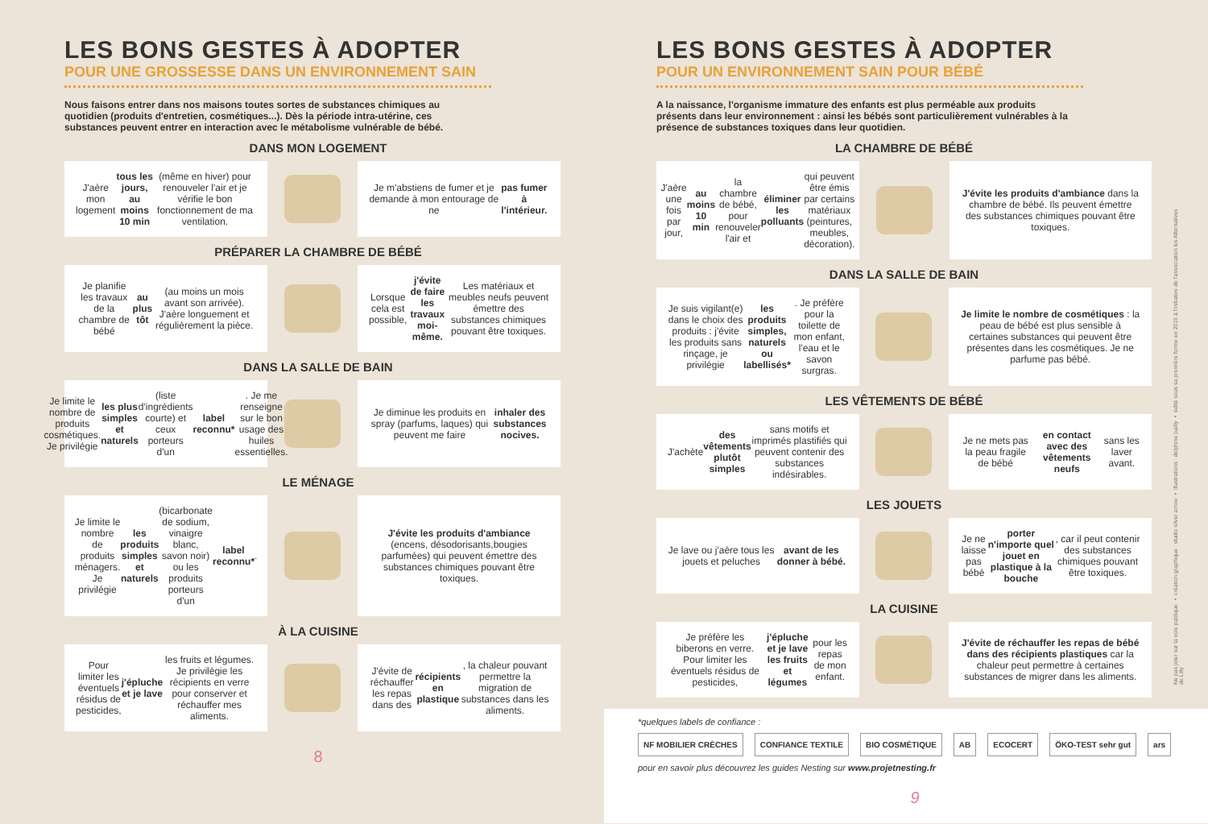LES BONS GESTES À ADOPTER
POUR UNE GROSSESSE DANS UN ENVIRONNEMENT SAIN
Nous faisons entrer dans nos maisons toutes sortes de substances chimiques au quotidien (produits d'entretien, cosmétiques...). Dès la période intra-utérine, ces substances peuvent entrer en interaction avec le métabolisme vulnérable de bébé.
DANS MON LOGEMENT
J'aère mon logement tous les jours, au moins 10 min (même en hiver) pour renouveler l'air et je vérifie le bon fonctionnement de ma ventilation.
Je m'abstiens de fumer et je demande à mon entourage de ne pas fumer à l'intérieur.
PRÉPARER LA CHAMBRE DE BÉBÉ
Je planifie les travaux de la chambre de bébé au plus tôt (au moins un mois avant son arrivée). J'aère longuement et régulièrement la pièce.
Lorsque cela est possible, j'évite de faire les travaux moi-même. Les matériaux et meubles neufs peuvent émettre des substances chimiques pouvant être toxiques.
DANS LA SALLE DE BAIN
Je limite le nombre de produits cosmétiques. Je privilégie les plus simples et naturels (liste d'ingrédients courte) et ceux porteurs d'un label reconnu*. Je me renseigne sur le bon usage des huiles essentielles.
Je diminue les produits en spray (parfums, laques) qui peuvent me faire inhaler des substances nocives.
LE MÉNAGE
Je limite le nombre de produits ménagers. Je privilégie les produits simples et naturels (bicarbonate de sodium, vinaigre blanc, savon noir) ou les produits porteurs d'un label reconnu*.
J'évite les produits d'ambiance (encens, désodorisants,bougies parfumées) qui peuvent émettre des substances chimiques pouvant être toxiques.
À LA CUISINE
Pour limiter les éventuels résidus de pesticides, j'épluche et je lave les fruits et légumes. Je privilégie les récipients en verre pour conserver et réchauffer mes aliments.
J'évite de réchauffer les repas dans des récipients en plastique, la chaleur pouvant permettre la migration de substances dans les aliments.
8
LES BONS GESTES À ADOPTER
POUR UN ENVIRONNEMENT SAIN POUR BÉBÉ
A la naissance, l'organisme immature des enfants est plus perméable aux produits présents dans leur environnement : ainsi les bébés sont particulièrement vulnérables à la présence de substances toxiques dans leur quotidien.
LA CHAMBRE DE BÉBÉ
J'aère une fois par jour, au moins 10 min la chambre de bébé, pour renouveler l'air et éliminer les polluants qui peuvent être émis par certains matériaux (peintures, meubles, décoration).
J'évite les produits d'ambiance dans la chambre de bébé. Ils peuvent émettre des substances chimiques pouvant être toxiques.
DANS LA SALLE DE BAIN
Je suis vigilant(e) dans le choix des produits : j'évite les produits sans rinçage, je privilégie les produits simples, naturels ou labellisés*. Je préfère pour la toilette de mon enfant, l'eau et le savon surgras.
Je limite le nombre de cosmétiques : la peau de bébé est plus sensible à certaines substances qui peuvent être présentes dans les cosmétiques. Je ne parfume pas bébé.
LES VÊTEMENTS DE BÉBÉ
J'achète des vêtements plutôt simples sans motifs et imprimés plastifiés qui peuvent contenir des substances indésirables.
Je ne mets pas la peau fragile de bébé en contact avec des vêtements neufs sans les laver avant.
LES JOUETS
Je lave ou j'aère tous les jouets et peluches avant de les donner à bébé.
Je ne laisse pas bébé porter n'importe quel jouet en plastique à la bouche, car il peut contenir des substances chimiques pouvant être toxiques.
LA CUISINE
Je préfère les biberons en verre. Pour limiter les éventuels résidus de pesticides, j'épluche et je lave les fruits et légumes pour les repas de mon enfant.
J'évite de réchauffer les repas de bébé dans des récipients plastiques car la chaleur peut permettre à certaines substances de migrer dans les aliments.
*quelques labels de confiance :
NF MOBILIER CRÈCHES CONFIANCE TEXTILE BIO COSMÉTIQUE AB ECOCERT ÖKO-TEST sehr gut ars
pour en savoir plus découvrez les guides Nesting sur www.projetnesting.fr
9
Ne pas jeter sur la voie publique ▪ création graphique : studio silver arrow ▪ illustrations : delphine bailly ▪ édité sous sa première forme en 2015 à l'initiative de l'association les Alternatives de Lilly